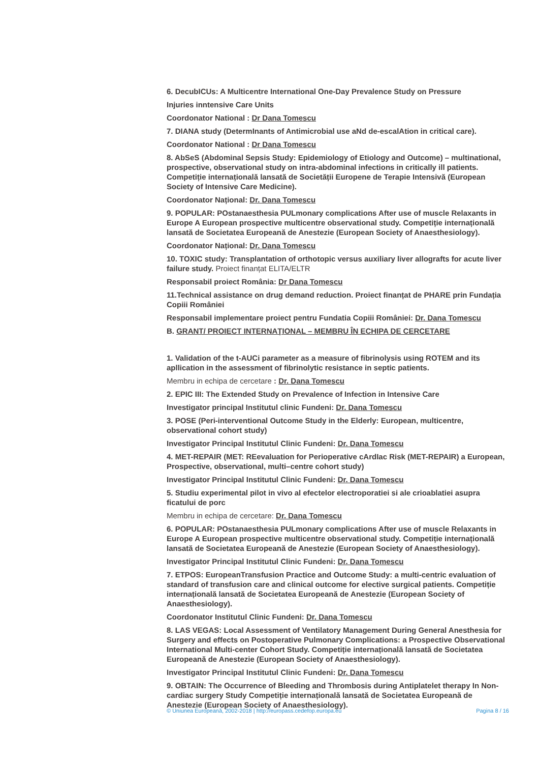6. DecubICUs: A Multicentre International One-Day Prevalence Study on Pressure
Injuries inntensive Care Units
Coordonator National : Dr Dana Tomescu
7. DIANA study (DetermInants of Antimicrobial use aNd de-escalAtion in critical care).
Coordonator National : Dr Dana Tomescu
8. AbSeS (Abdominal Sepsis Study: Epidemiology of Etiology and Outcome) – multinational, prospective, observational study on intra-abdominal infections in critically ill patients. Competiție internațională lansată de Societății Europene de Terapie Intensivă (European Society of Intensive Care Medicine).
Coordonator Național: Dr. Dana Tomescu
9. POPULAR: POstanaesthesia PULmonary complications After use of muscle Relaxants in Europe A European prospective multicentre observational study. Competiție internațională lansată de Societatea Europeană de Anestezie (European Society of Anaesthesiology).
Coordonator Național: Dr. Dana Tomescu
10. TOXIC study: Transplantation of orthotopic versus auxiliary liver allografts for acute liver failure study. Proiect finanțat ELITA/ELTR
Responsabil proiect România: Dr Dana Tomescu
11.Technical assistance on drug demand reduction. Proiect finanțat de PHARE prin Fundația Copiii României
Responsabil implementare proiect pentru Fundatia Copiii României: Dr. Dana Tomescu
B. GRANT/ PROIECT INTERNAŢIONAL – MEMBRU ÎN ECHIPA DE CERCETARE
1. Validation of the t-AUCi parameter as a measure of fibrinolysis using ROTEM and its apllication in the assessment of fibrinolytic resistance in septic patients.
Membru in echipa de cercetare : Dr. Dana Tomescu
2. EPIC III: The Extended Study on Prevalence of Infection in Intensive Care
Investigator principal Institutul clinic Fundeni: Dr. Dana Tomescu
3. POSE (Peri-interventional Outcome Study in the Elderly: European, multicentre, observational cohort study)
Investigator Principal Institutul Clinic Fundeni: Dr. Dana Tomescu
4. MET-REPAIR (MET: REevaluation for Perioperative cArdIac Risk (MET-REPAIR) a European, Prospective, observational, multi–centre cohort study)
Investigator Principal Institutul Clinic Fundeni: Dr. Dana Tomescu
5. Studiu experimental pilot in vivo al efectelor electroporatiei si ale crioablatiei asupra ficatului de porc
Membru in echipa de cercetare: Dr. Dana Tomescu
6. POPULAR: POstanaesthesia PULmonary complications After use of muscle Relaxants in Europe A European prospective multicentre observational study. Competiție internațională lansată de Societatea Europeană de Anestezie (European Society of Anaesthesiology).
Investigator Principal Institutul Clinic Fundeni: Dr. Dana Tomescu
7. ETPOS: EuropeanTransfusion Practice and Outcome Study: a multi-centric evaluation of standard of transfusion care and clinical outcome for elective surgical patients. Competiție internațională lansată de Societatea Europeană de Anestezie (European Society of Anaesthesiology).
Coordonator Institutul Clinic Fundeni: Dr. Dana Tomescu
8. LAS VEGAS: Local Assessment of Ventilatory Management During General Anesthesia for Surgery and effects on Postoperative Pulmonary Complications: a Prospective Observational International Multi-center Cohort Study. Competiție internațională lansată de Societatea Europeană de Anestezie (European Society of Anaesthesiology).
Investigator Principal Institutul Clinic Fundeni: Dr. Dana Tomescu
9. OBTAIN: The Occurrence of Bleeding and Thrombosis during Antiplatelet therapy In Non-cardiac surgery Study Competiție internațională lansată de Societatea Europeană de Anestezie (European Society of Anaesthesiology).
© Uniunea Europeană, 2002-2018 | http://europass.cedefop.europa.eu Pagina 8 / 16